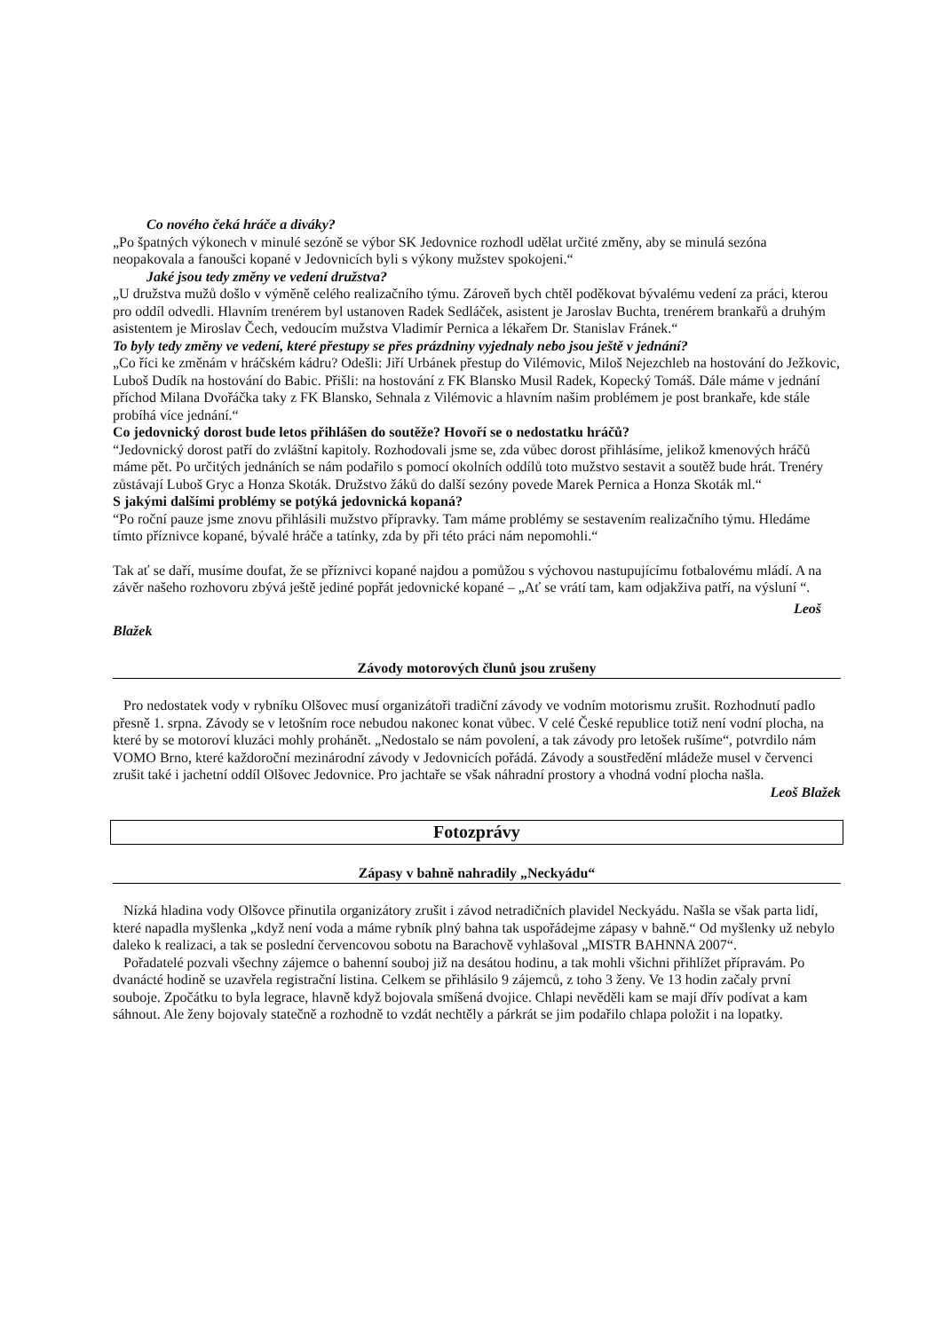Co nového čeká hráče a diváky?
„Po špatných výkonech v minulé sezóně se výbor SK Jedovnice rozhodl udělat určité změny, aby se minulá sezóna neopakovala a fanoušci kopané v Jedovnicích byli s výkony mužstev spokojeni.“
Jaké jsou tedy změny ve vedení družstva?
„U družstva mužů došlo v výměně celého realizačního týmu. Zároveň bych chtěl poděkovat bývalému vedení za práci, kterou pro oddíl odvedli. Hlavním trenérem byl ustanoven Radek Sedláček, asistent je Jaroslav Buchta, trenérem brankařů a druhým asistentem je Miroslav Čech, vedoucím mužstva Vladimír Pernica a lékařem Dr. Stanislav Fránek.“
To byly tedy změny ve vedení, které přestupy se přes prázdniny vyjednaly nebo jsou ještě v jednání?
„Co říci ke změnám v hráčském kádru? Odešli: Jiří Urbánek přestup do Vilémovic, Miloš Nejezchleb na hostování do Ježkovic, Luboš Dudík na hostování do Babic. Přišli: na hostování z FK Blansko Musil Radek, Kopecký Tomáš. Dále máme v jednání příchod Milana Dvořáčka taky z FK Blansko, Sehnala z Vilémovic a hlavním našim problémem je post brankaře, kde stále probíhá více jednání.“
Co jedovnický dorost bude letos přihlášen do soutěže? Hovoří se o nedostatku hráčů?
“Jedovnický dorost patří do zvláštní kapitoly. Rozhodovali jsme se, zda vůbec dorost přihlásíme, jelikož kmenových hráčů máme pět. Po určitých jednáních se nám podařilo s pomocí okolních oddílů toto mužstvo sestavit a soutěž bude hrát. Trenéry zůstávají Luboš Gryc a Honza Skoták. Družstvo žáků do další sezóny povede Marek Pernica a Honza Skoták ml.“
S jakými dalšími problémy se potýká jedovnická kopaná?
“Po roční pauze jsme znovu přihlásili mužstvo přípravky. Tam máme problémy se sestavením realizačního týmu. Hledáme tímto příznivce kopané, bývalé hráče a tatínky, zda by při této práci nám nepomohli.“
Tak ať se daří, musíme doufat, že se příznivci kopané najdou a pomůžou s výchovou nastupujícímu fotbalovému mládí. A na závěr našeho rozhovoru zbývá ještě jediné popřát jedovnické kopané – „Ať se vrátí tam, kam odjakživa patří, na výsluní “.
Leoš
Blažek
Závody motorových člunů jsou zrušeny
Pro nedostatek vody v rybníku Olšovec musí organizátoři tradiční závody ve vodním motorismu zrušit. Rozhodnutí padlo přesně 1. srpna. Závody se v letošním roce nebudou nakonec konat vůbec. V celé České republice totiž není vodní plocha, na které by se motoroví kluzáci mohly prohánět. „Nedostalo se nám povolení, a tak závody pro letošek rušíme“, potvrdilo nám VOMO Brno, které každoroční mezinárodní závody v Jedovnicích pořádá. Závody a soustředění mládeže musel v červenci zrušit také i jachetní oddíl Olšovec Jedovnice. Pro jachtaře se však náhradní prostory a vhodná vodní plocha našla.
Leoš Blažek
Fotozprávy
Zápasy v bahně nahradily „Neckyádu“
Nízká hladina vody Olšovce přinutila organizátory zrušit i závod netradičních plavidel Neckyádu. Našla se však parta lidí, které napadla myšlenka „když není voda a máme rybník plný bahna tak uspořádejme zápasy v bahně.“ Od myšlenky už nebylo daleko k realizaci, a tak se poslední červencovou sobotu na Barachově vyhlašoval „MISTR BAHNNA 2007“.
Pořadatelé pozvali všechny zájemce o bahenní souboj již na desátou hodinu, a tak mohli všichni přihlížet přípravám. Po dvanácté hodině se uzavřela registrační listina. Celkem se přihlásilo 9 zájemců, z toho 3 ženy. Ve 13 hodin začaly první souboje. Zpočátku to byla legrace, hlavně když bojovala smíšená dvojice. Chlapi nevěděli kam se mají dřív podívat a kam sáhnout. Ale ženy bojovaly statečně a rozhodně to vzdát nechtěly a párkrát se jim podařilo chlapa položit i na lopatky.